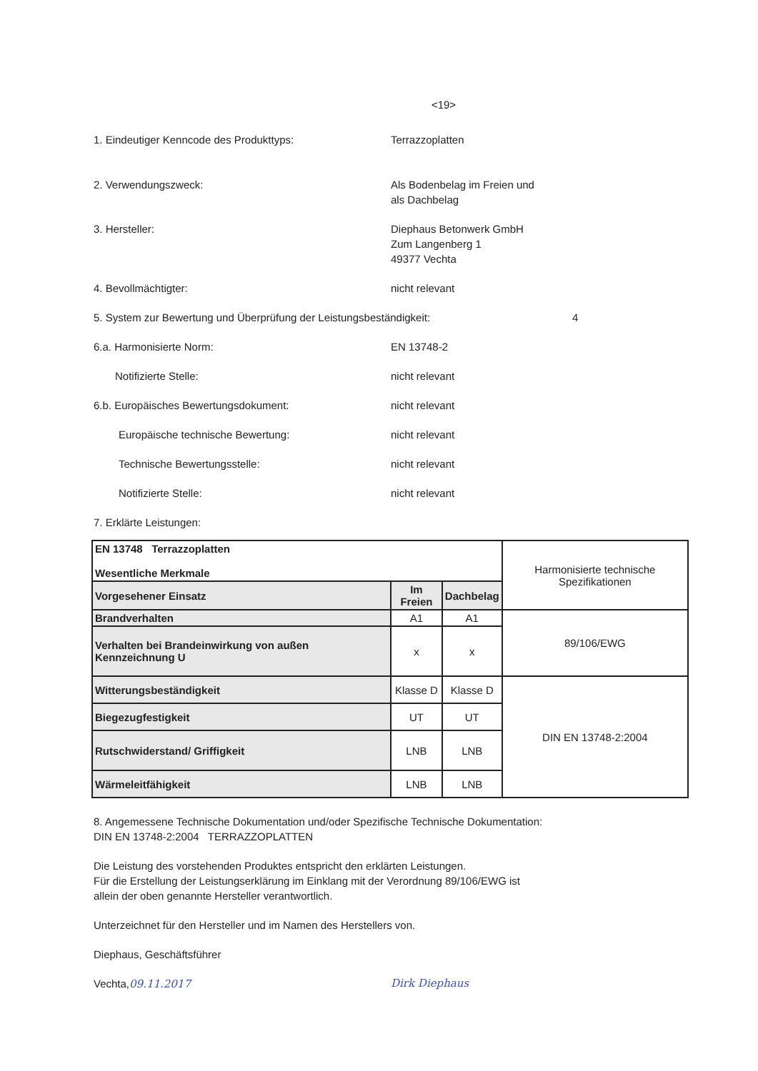<19>
1. Eindeutiger Kenncode des Produkttyps: Terrazzoplatten
2. Verwendungszweck: Als Bodenbelag im Freien und
als Dachbelag
3. Hersteller: Diephaus Betonwerk GmbH
Zum Langenberg 1
49377 Vechta
4. Bevollmächtigter: nicht relevant
5. System zur Bewertung und Überprüfung der Leistungsbeständigkeit: 4
6.a. Harmonisierte Norm: EN 13748-2
Notifizierte Stelle: nicht relevant
6.b. Europäisches Bewertungsdokument: nicht relevant
Europäische technische Bewertung: nicht relevant
Technische Bewertungsstelle: nicht relevant
Notifizierte Stelle: nicht relevant
7. Erklärte Leistungen:
| EN 13748 Terrazzoplatten Wesentliche Merkmale | | | Harmonisierte technische Spezifikationen |
| Vorgesehener Einsatz | Im Freien | Dachbelag | |
| Brandverhalten | A1 | A1 | 89/106/EWG |
| Verhalten bei Brandeinwirkung von außen Kennzeichnung U | x | x | |
| Witterungsbeständigkeit | Klasse D | Klasse D | DIN EN 13748-2:2004 |
| Biegezugfestigkeit | UT | UT | |
| Rutschwiderstand/ Griffigkeit | LNB | LNB | |
| Wärmeleitfähigkeit | LNB | LNB | |
8. Angemessene Technische Dokumentation und/oder Spezifische Technische Dokumentation:
DIN EN 13748-2:2004 TERRAZZOPLATTEN
Die Leistung des vorstehenden Produktes entspricht den erklärten Leistungen.
Für die Erstellung der Leistungserklärung im Einklang mit der Verordnung 89/106/EWG ist
allein der oben genannte Hersteller verantwortlich.
Unterzeichnet für den Hersteller und im Namen des Herstellers von.
Diephaus, Geschäftsführer
Vechta,09.11.2017 Dirk Diephaus